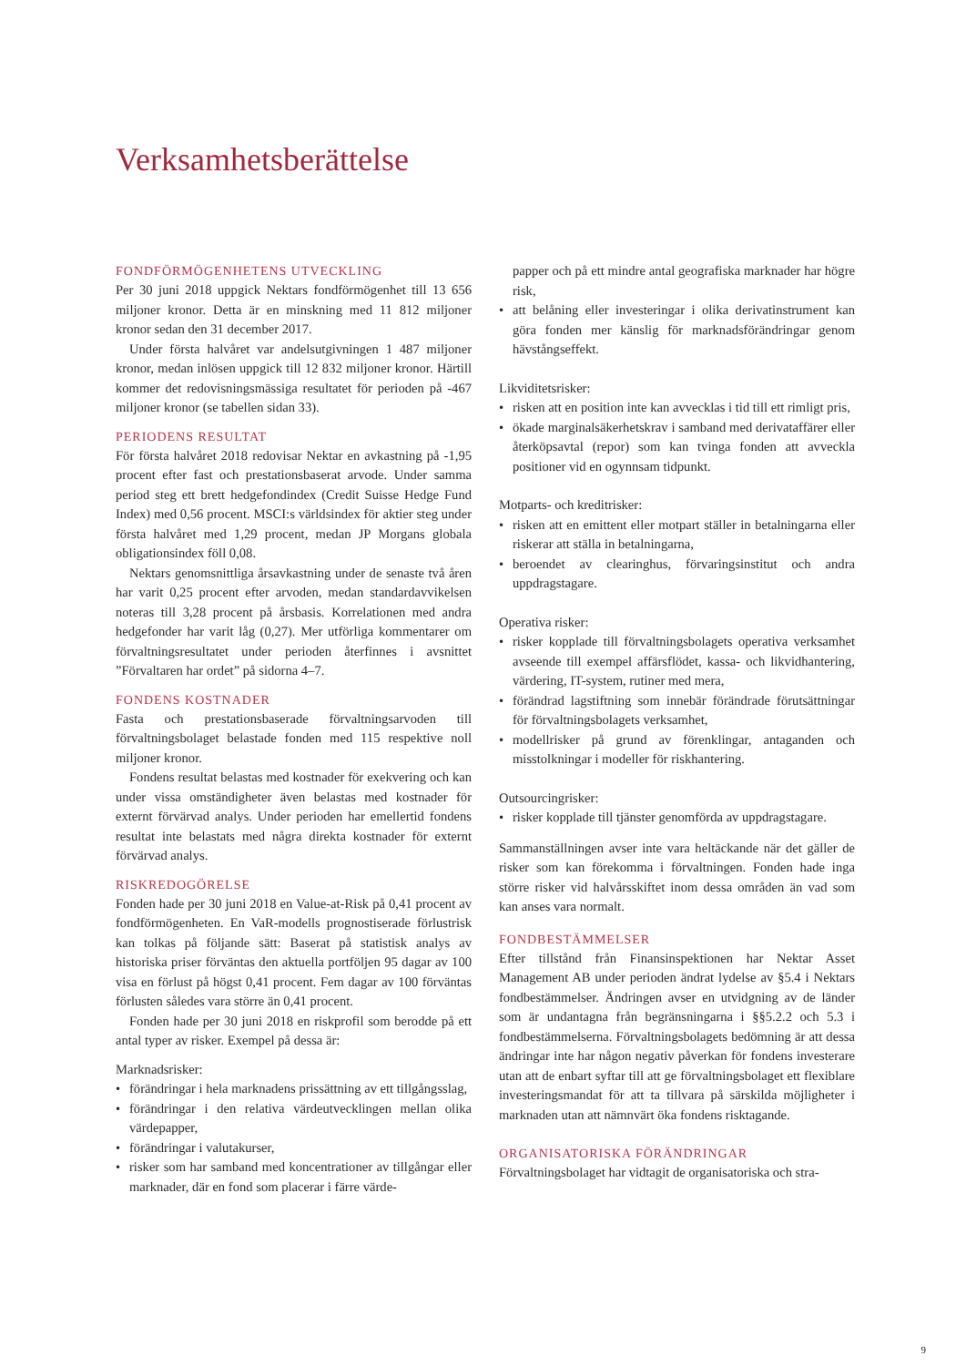Verksamhetsberättelse
FONDFÖRMÖGENHETENS UTVECKLING
Per 30 juni 2018 uppgick Nektars fondförmögenhet till 13 656 miljoner kronor. Detta är en minskning med 11 812 miljoner kronor sedan den 31 december 2017.
Under första halvåret var andelsutgivningen 1 487 miljoner kronor, medan inlösen uppgick till 12 832 miljoner kronor. Härtill kommer det redovisningsmässiga resultatet för perioden på -467 miljoner kronor (se tabellen sidan 33).
PERIODENS RESULTAT
För första halvåret 2018 redovisar Nektar en avkastning på -1,95 procent efter fast och prestationsbaserat arvode. Under samma period steg ett brett hedgefondindex (Credit Suisse Hedge Fund Index) med 0,56 procent. MSCI:s världsindex för aktier steg under första halvåret med 1,29 procent, medan JP Morgans globala obligationsindex föll 0,08.
Nektars genomsnittliga årsavkastning under de senaste två åren har varit 0,25 procent efter arvoden, medan standardavvikelsen noteras till 3,28 procent på årsbasis. Korrelationen med andra hedgefonder har varit låg (0,27). Mer utförliga kommentarer om förvaltningsresultatet under perioden återfinnes i avsnittet ”Förvaltaren har ordet” på sidorna 4–7.
FONDENS KOSTNADER
Fasta och prestationsbaserade förvaltningsarvoden till förvaltningsbolaget belastade fonden med 115 respektive noll miljoner kronor.
Fondens resultat belastas med kostnader för exekvering och kan under vissa omständigheter även belastas med kostnader för externt förvärvad analys. Under perioden har emellertid fondens resultat inte belastats med några direkta kostnader för externt förvärvad analys.
RISKREDOGÖRELSE
Fonden hade per 30 juni 2018 en Value-at-Risk på 0,41 procent av fondförmögenheten. En VaR-modells prognostiserade förlustrisk kan tolkas på följande sätt: Baserat på statistisk analys av historiska priser förväntas den aktuella portföljen 95 dagar av 100 visa en förlust på högst 0,41 procent. Fem dagar av 100 förväntas förlusten således vara större än 0,41 procent.
Fonden hade per 30 juni 2018 en riskprofil som berodde på ett antal typer av risker. Exempel på dessa är:
Marknadsrisker:
• förändringar i hela marknadens prissättning av ett tillgångsslag,
• förändringar i den relativa värdeutvecklingen mellan olika värdepapper,
• förändringar i valutakurser,
• risker som har samband med koncentrationer av tillgångar eller marknader, där en fond som placerar i färre värde-
papper och på ett mindre antal geografiska marknader har högre risk,
• att belåning eller investeringar i olika derivatinstrument kan göra fonden mer känslig för marknadsförändringar genom hävstångseffekt.
Likviditetsrisker:
• risken att en position inte kan avvecklas i tid till ett rimligt pris,
• ökade marginalsäkerhetskrav i samband med derivataffärer eller återköpsavtal (repor) som kan tvinga fonden att avveckla positioner vid en ogynnsam tidpunkt.
Motparts- och kreditrisker:
• risken att en emittent eller motpart ställer in betalningarna eller riskerar att ställa in betalningarna,
• beroendet av clearinghus, förvaringsinstitut och andra uppdragstagare.
Operativa risker:
• risker kopplade till förvaltningsbolagets operativa verksamhet avseende till exempel affärsflödet, kassa- och likvidhantering, värdering, IT-system, rutiner med mera,
• förändrad lagstiftning som innebär förändrade förutsättningar för förvaltningsbolagets verksamhet,
• modellrisker på grund av förenklingar, antaganden och misstolkningar i modeller för riskhantering.
Outsourcingrisker:
• risker kopplade till tjänster genomförda av uppdragstagare.
Sammanställningen avser inte vara heltäckande när det gäller de risker som kan förekomma i förvaltningen. Fonden hade inga större risker vid halvårsskiftet inom dessa områden än vad som kan anses vara normalt.
FONDBESTÄMMELSER
Efter tillstånd från Finansinspektionen har Nektar Asset Management AB under perioden ändrat lydelse av §5.4 i Nektars fondbestämmelser. Ändringen avser en utvidgning av de länder som är undantagna från begränsningarna i §§5.2.2 och 5.3 i fondbestämmelserna. Förvaltningsbolagets bedömning är att dessa ändringar inte har någon negativ påverkan för fondens investerare utan att de enbart syftar till att ge förvaltningsbolaget ett flexiblare investeringsmandat för att ta tillvara på särskilda möjligheter i marknaden utan att nämnvärt öka fondens risktagande.
ORGANISATORISKA FÖRÄNDRINGAR
Förvaltningsbolaget har vidtagit de organisatoriska och stra-
9